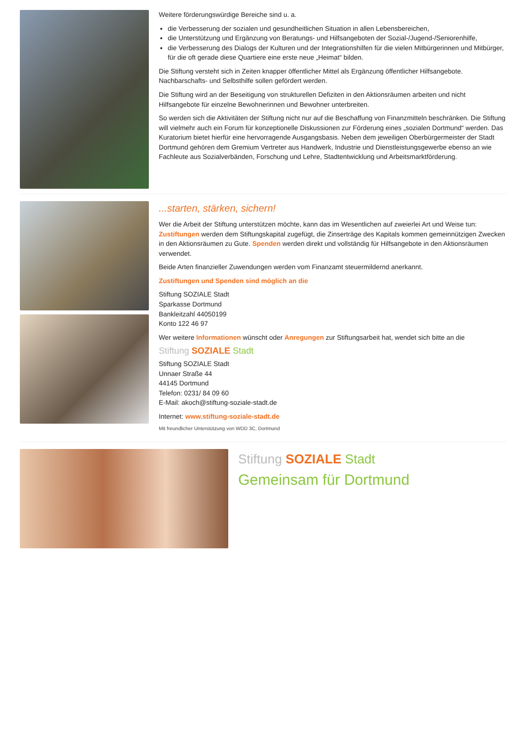Weitere förderungswürdige Bereiche sind u. a.
die Verbesserung der sozialen und gesundheitlichen Situation in allen Lebensbereichen,
die Unterstützung und Ergänzung von Beratungs- und Hilfsangeboten der Sozial-/Jugend-/Seniorenhilfe,
die Verbesserung des Dialogs der Kulturen und der Integrationshilfen für die vielen Mitbürgerinnen und Mitbürger, für die oft gerade diese Quartiere eine erste neue „Heimat“ bilden.
Die Stiftung versteht sich in Zeiten knapper öffentlicher Mittel als Ergänzung öffentlicher Hilfsangebote. Nachbarschafts- und Selbsthilfe sollen gefördert werden.
Die Stiftung wird an der Beseitigung von strukturellen Defiziten in den Aktionsräumen arbeiten und nicht Hilfsangebote für einzelne Bewohnerinnen und Bewohner unterbreiten.
So werden sich die Aktivitäten der Stiftung nicht nur auf die Beschaffung von Finanzmitteln beschränken. Die Stiftung will vielmehr auch ein Forum für konzeptionelle Diskussionen zur Förderung eines „sozialen Dortmund“ werden. Das Kuratorium bietet hierfür eine hervorragende Ausgangsbasis. Neben dem jeweiligen Oberbürgermeister der Stadt Dortmund gehören dem Gremium Vertreter aus Handwerk, Industrie und Dienstleistungsgewerbe ebenso an wie Fachleute aus Sozialverbänden, Forschung und Lehre, Stadtentwicklung und Arbeitsmarktförderung.
...starten, stärken, sichern!
Wer die Arbeit der Stiftung unterstützen möchte, kann das im Wesentlichen auf zweierlei Art und Weise tun: Zustiftungen werden dem Stiftungskapital zugefügt, die Zinserträge des Kapitals kommen gemeinnützigen Zwecken in den Aktionsräumen zu Gute. Spenden werden direkt und vollständig für Hilfsangebote in den Aktionsräumen verwendet.
Beide Arten finanzieller Zuwendungen werden vom Finanzamt steuermildernd anerkannt.
Zustiftungen und Spenden sind möglich an die
Stiftung SOZIALE Stadt
Sparkasse Dortmund
Bankleitzahl 44050199
Konto 122 46 97
Wer weitere Informationen wünscht oder Anregungen zur Stiftungsarbeit hat, wendet sich bitte an die
Stiftung SOZIALE Stadt
Stiftung SOZIALE Stadt
Unnaer Straße 44
44145 Dortmund
Telefon: 0231/ 84 09 60
E-Mail: akoch@stiftung-soziale-stadt.de
Internet: www.stiftung-soziale-stadt.de
Mit freundlicher Unterstützung von WDD 3C, Dortmund
Stiftung SOZIALE Stadt
Gemeinsam für Dortmund